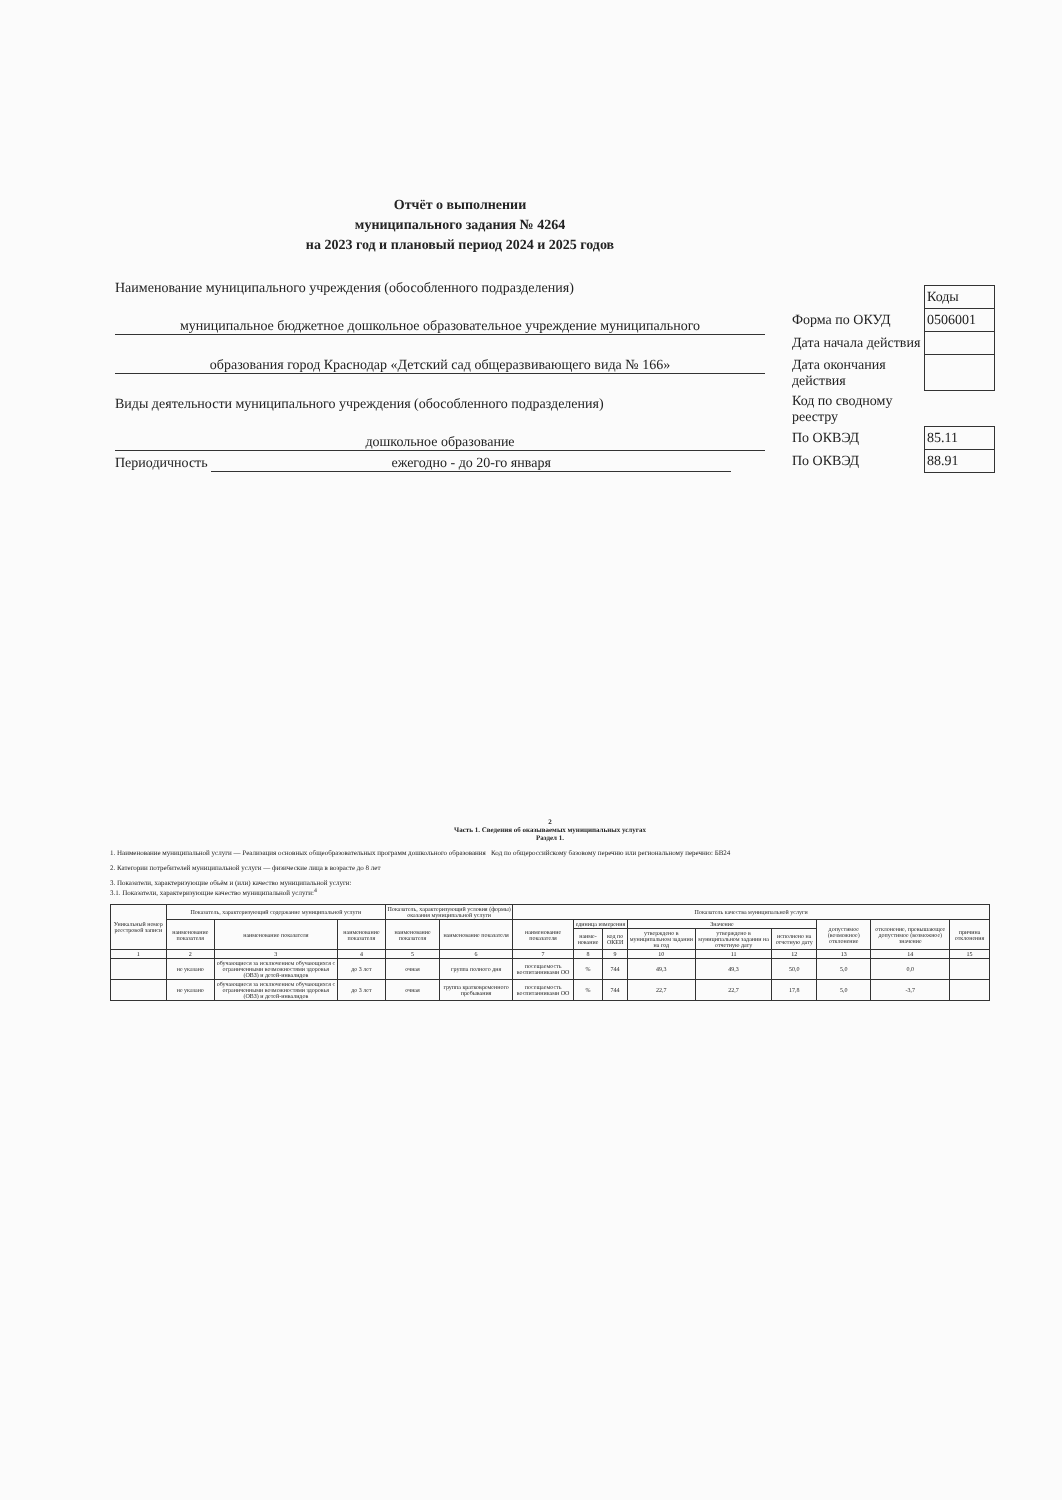Отчёт о выполнении
муниципального задания № 4264
на 2023 год и плановый период 2024 и 2025 годов
Наименование муниципального учреждения (обособленного подразделения)
муниципальное бюджетное дошкольное образовательное учреждение муниципального
образования город Краснодар «Детский сад общеразвивающего вида № 166»
Виды деятельности муниципального учреждения (обособленного подразделения)
дошкольное образование
Периодичность ежегодно - до 20-го января
| | Коды |
| Форма по ОКУД | 0506001 |
| Дата начала действия | |
| Дата окончания действия | |
| Код по сводному реестру | |
| По ОКВЭД | 85.11 |
| По ОКВЭД | 88.91 |
2
Часть 1. Сведения об оказываемых муниципальных услугах
Раздел 1.
1. Наименование муниципальной услуги — Реализация основных общеобразовательных программ дошкольного образования Код по общероссийскому базовому перечню или региональному перечню: БВ24
2. Категории потребителей муниципальной услуги — физические лица в возрасте до 8 лет
3. Показатели, характеризующие объём и (или) качество муниципальной услуги:
3.1. Показатели, характеризующие качество муниципальной услуги:<sup>4</sup>
| Уникальный номер реестровой записи | Показатель, характеризующий содержание муниципальной услуги | | | Показатель, характеризующий условия (формы) оказания муниципальной услуги | | Показатель качества муниципальной услуги | | | | | | | | |
| --- | --- | --- | --- | --- | --- | --- | --- | --- | --- | --- | --- | --- | --- | --- |
| | наименование показателя | наименование показателя | наименование показателя | наименование показателя | наименование показателя | наименование показателя | единица измерения | | Значение | | | допустимое (возможное) отклонение | отклонение, превышающее допустимое (возможное) значение | причина отклонения |
| | | | | | | | наиме-нование | код по ОКЕИ | утверждено в муниципальном задании на год | утверждено в муниципальном задании на отчетную дату | исполнено на отчетную дату | | | |
| 1 | 2 | 3 | 4 | 5 | 6 | 7 | 8 | 9 | 10 | 11 | 12 | 13 | 14 | 15 |
| | не указано | обучающиеся за исключением обучающихся с ограниченными возможностями здоровья (ОВЗ) и детей-инвалидов | до 3 лет | очная | группа полного дня | посещаемость воспитанниками ОО | % | 744 | 49,3 | 49,3 | 50,0 | 5,0 | 0,0 | |
| | не указано | обучающиеся за исключением обучающихся с ограниченными возможностями здоровья (ОВЗ) и детей-инвалидов | до 3 лет | очная | группа кратковременного пребывания | посещаемость воспитанниками ОО | % | 744 | 22,7 | 22,7 | 17,8 | 5,0 | -3,7 | |